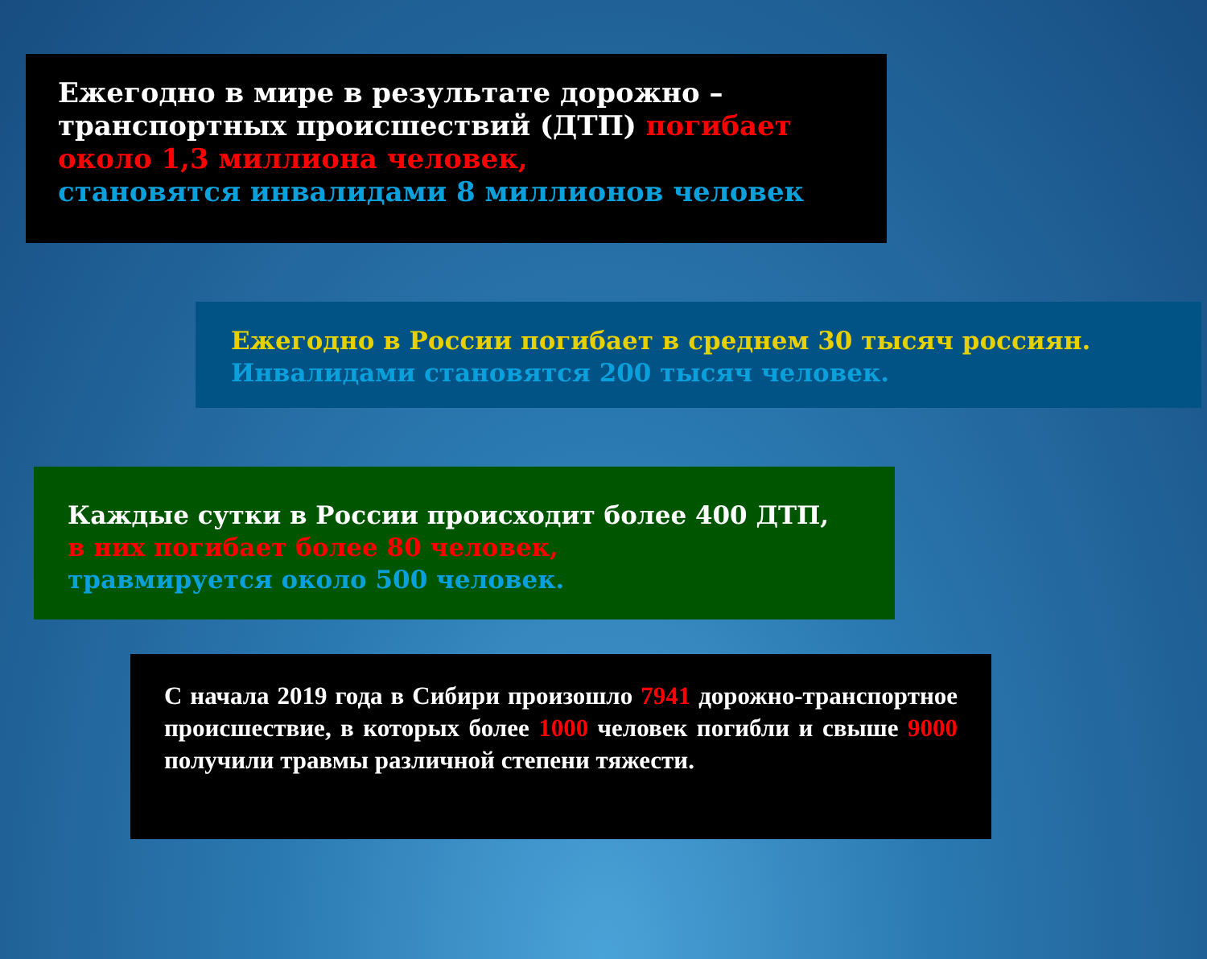Ежегодно в мире в результате дорожно – транспортных происшествий (ДТП) погибает около 1,3 миллиона человек,
становятся инвалидами 8 миллионов человек
Ежегодно в России погибает в среднем 30 тысяч россиян.
Инвалидами становятся 200 тысяч человек.
Каждые сутки в России происходит более 400 ДТП,
в них погибает более 80 человек,
травмируется около 500 человек.
С начала 2019 года в Сибири произошло 7941 дорожно-транспортное происшествие, в которых более 1000 человек погибли и свыше 9000 получили травмы различной степени тяжести.